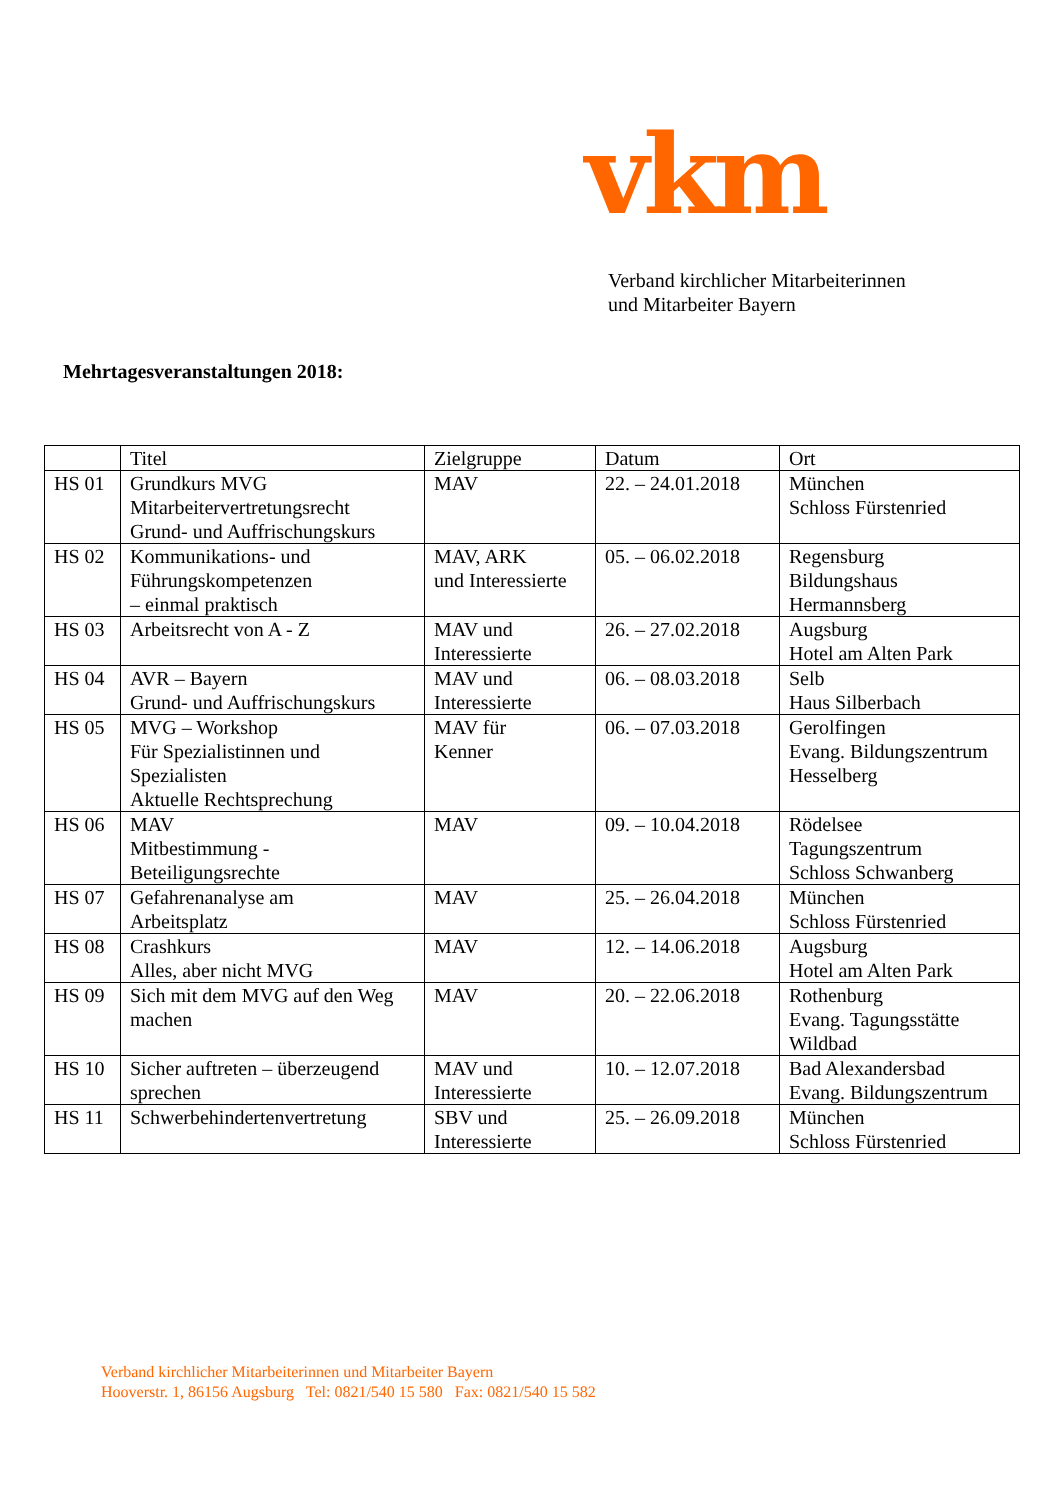vkm
Verband kirchlicher Mitarbeiterinnen
und Mitarbeiter Bayern
Mehrtagesveranstaltungen 2018:
| | Titel | Zielgruppe | Datum | Ort |
| --- | --- | --- | --- | --- |
| HS 01 | Grundkurs MVG Mitarbeitervertretungsrecht Grund- und Auffrischungskurs | MAV | 22. – 24.01.2018 | München Schloss Fürstenried |
| HS 02 | Kommunikations- und Führungskompetenzen – einmal praktisch | MAV, ARK und Interessierte | 05. – 06.02.2018 | Regensburg Bildungshaus Hermannsberg |
| HS 03 | Arbeitsrecht von A - Z | MAV und Interessierte | 26. – 27.02.2018 | Augsburg Hotel am Alten Park |
| HS 04 | AVR – Bayern Grund- und Auffrischungskurs | MAV und Interessierte | 06. – 08.03.2018 | Selb Haus Silberbach |
| HS 05 | MVG – Workshop Für Spezialistinnen und Spezialisten Aktuelle Rechtsprechung | MAV für Kenner | 06. – 07.03.2018 | Gerolfingen Evang. Bildungszentrum Hesselberg |
| HS 06 | MAV Mitbestimmung - Beteiligungsrechte | MAV | 09. – 10.04.2018 | Rödelsee Tagungszentrum Schloss Schwanberg |
| HS 07 | Gefahrenanalyse am Arbeitsplatz | MAV | 25. – 26.04.2018 | München Schloss Fürstenried |
| HS 08 | Crashkurs Alles, aber nicht MVG | MAV | 12. – 14.06.2018 | Augsburg Hotel am Alten Park |
| HS 09 | Sich mit dem MVG auf den Weg machen | MAV | 20. – 22.06.2018 | Rothenburg Evang. Tagungsstätte Wildbad |
| HS 10 | Sicher auftreten – überzeugend sprechen | MAV und Interessierte | 10. – 12.07.2018 | Bad Alexandersbad Evang. Bildungszentrum |
| HS 11 | Schwerbehindertenvertretung | SBV und Interessierte | 25. – 26.09.2018 | München Schloss Fürstenried |
Verband kirchlicher Mitarbeiterinnen und Mitarbeiter Bayern
Hooverstr. 1, 86156 Augsburg Tel: 0821/540 15 580 Fax: 0821/540 15 582